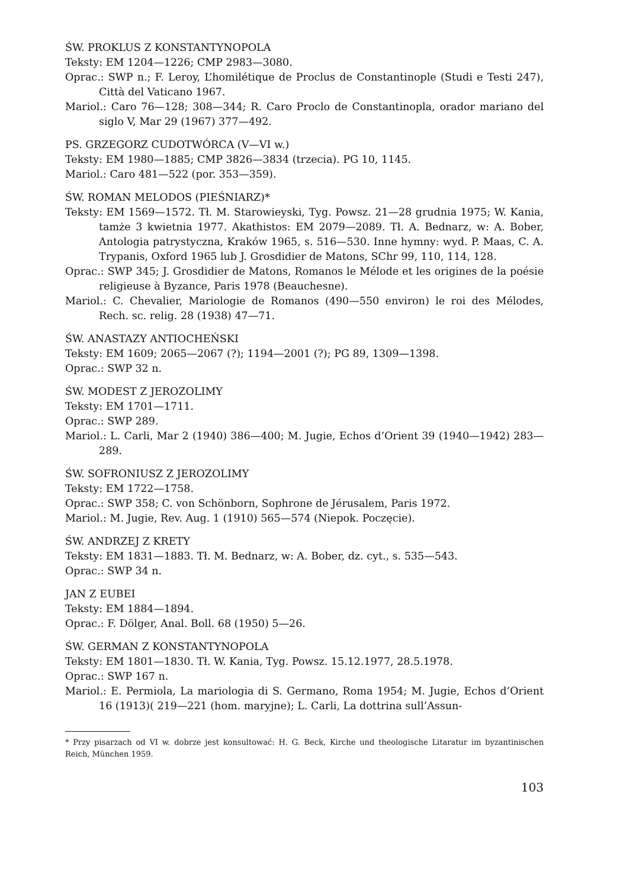ŚW. PROKLUS Z KONSTANTYNOPOLA
Teksty: EM 1204—1226; CMP 2983—3080.
Oprac.: SWP n.; F. Leroy, L’homilétique de Proclus de Constantinople (Studi e Testi 247), Città del Vaticano 1967.
Mariol.: Caro 76—128; 308—344; R. Caro Proclo de Constantinopla, orador mariano del siglo V, Mar 29 (1967) 377—492.
PS. GRZEGORZ CUDOTWÓRCA (V—VI w.)
Teksty: EM 1980—1885; CMP 3826—3834 (trzecia). PG 10, 1145.
Mariol.: Caro 481—522 (por. 353—359).
ŚW. ROMAN MELODOS (PIEŚNIARZ)*
Teksty: EM 1569—1572. Tł. M. Starowieyski, Tyg. Powsz. 21—28 grudnia 1975; W. Kania, tamże 3 kwietnia 1977. Akathistos: EM 2079—2089. Tł. A. Bednarz, w: A. Bober, Antologia patrystyczna, Kraków 1965, s. 516—530. Inne hymny: wyd. P. Maas, C. A. Trypanis, Oxford 1965 lub J. Grosdidier de Matons, SChr 99, 110, 114, 128.
Oprac.: SWP 345; J. Grosdidier de Matons, Romanos le Mélode et les origines de la poésie religieuse à Byzance, Paris 1978 (Beauchesne).
Mariol.: C. Chevalier, Mariologie de Romanos (490—550 environ) le roi des Mélodes, Rech. sc. relig. 28 (1938) 47—71.
ŚW. ANASTAZY ANTIOCHEŃSKI
Teksty: EM 1609; 2065—2067 (?); 1194—2001 (?); PG 89, 1309—1398.
Oprac.: SWP 32 n.
ŚW. MODEST Z JEROZOLIMY
Teksty: EM 1701—1711.
Oprac.: SWP 289.
Mariol.: L. Carli, Mar 2 (1940) 386—400; M. Jugie, Echos d’Orient 39 (1940—1942) 283—289.
ŚW. SOFRONIUSZ Z JEROZOLIMY
Teksty: EM 1722—1758.
Oprac.: SWP 358; C. von Schönborn, Sophrone de Jérusalem, Paris 1972.
Mariol.: M. Jugie, Rev. Aug. 1 (1910) 565—574 (Niepok. Poczęcie).
ŚW. ANDRZEJ Z KRETY
Teksty: EM 1831—1883. Tł. M. Bednarz, w: A. Bober, dz. cyt., s. 535—543.
Oprac.: SWP 34 n.
JAN Z EUBEI
Teksty: EM 1884—1894.
Oprac.: F. Dölger, Anal. Boll. 68 (1950) 5—26.
ŚW. GERMAN Z KONSTANTYNOPOLA
Teksty: EM 1801—1830. Tł. W. Kania, Tyg. Powsz. 15.12.1977, 28.5.1978.
Oprac.: SWP 167 n.
Mariol.: E. Permiola, La mariologia di S. Germano, Roma 1954; M. Jugie, Echos d’Orient 16 (1913)( 219—221 (hom. maryjne); L. Carli, La dottrina sull’Assun-
* Przy pisarzach od VI w. dobrze jest konsultować: H. G. Beck, Kirche und theologische Litaratur im byzantinischen Reich, München 1959.
103